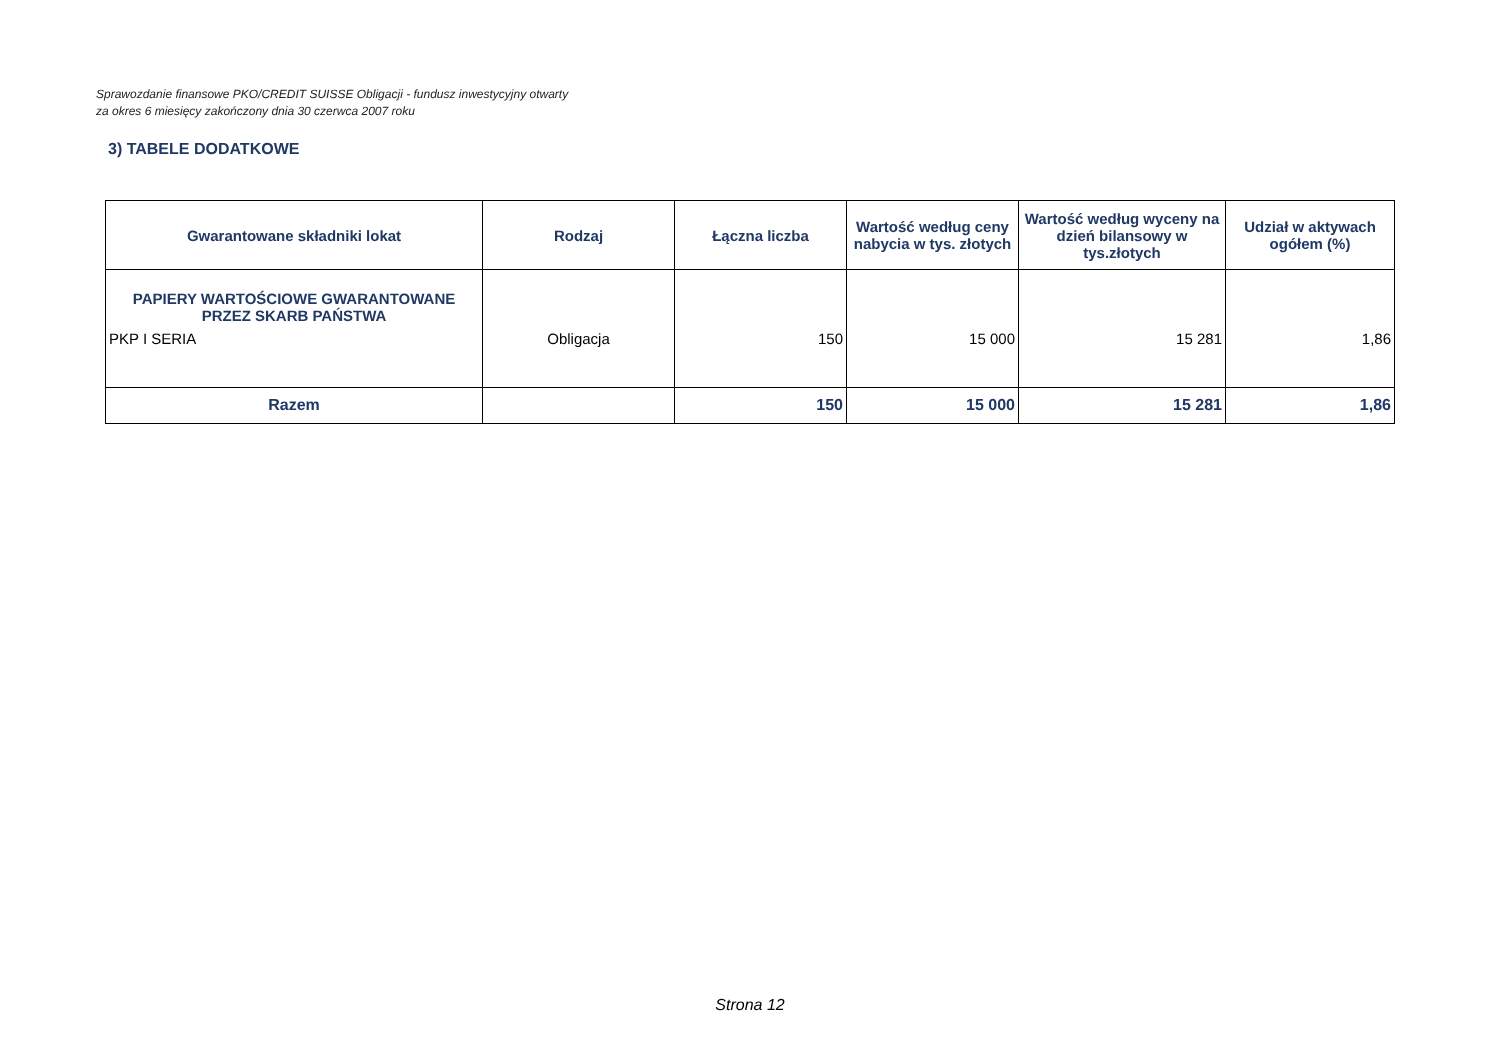Sprawozdanie finansowe PKO/CREDIT SUISSE Obligacji - fundusz inwestycyjny otwarty
za okres 6 miesięcy zakończony dnia 30 czerwca 2007 roku
3) TABELE DODATKOWE
| Gwarantowane składniki lokat | Rodzaj | Łączna liczba | Wartość według ceny nabycia w tys. złotych | Wartość według wyceny na dzień bilansowy w tys.złotych | Udział w aktywach ogółem (%) |
| --- | --- | --- | --- | --- | --- |
| PAPIERY WARTOŚCIOWE GWARANTOWANE PRZEZ SKARB PAŃSTWA | | | | | |
| PKP I SERIA | Obligacja | 150 | 15 000 | 15 281 | 1,86 |
| Razem | | 150 | 15 000 | 15 281 | 1,86 |
Strona 12